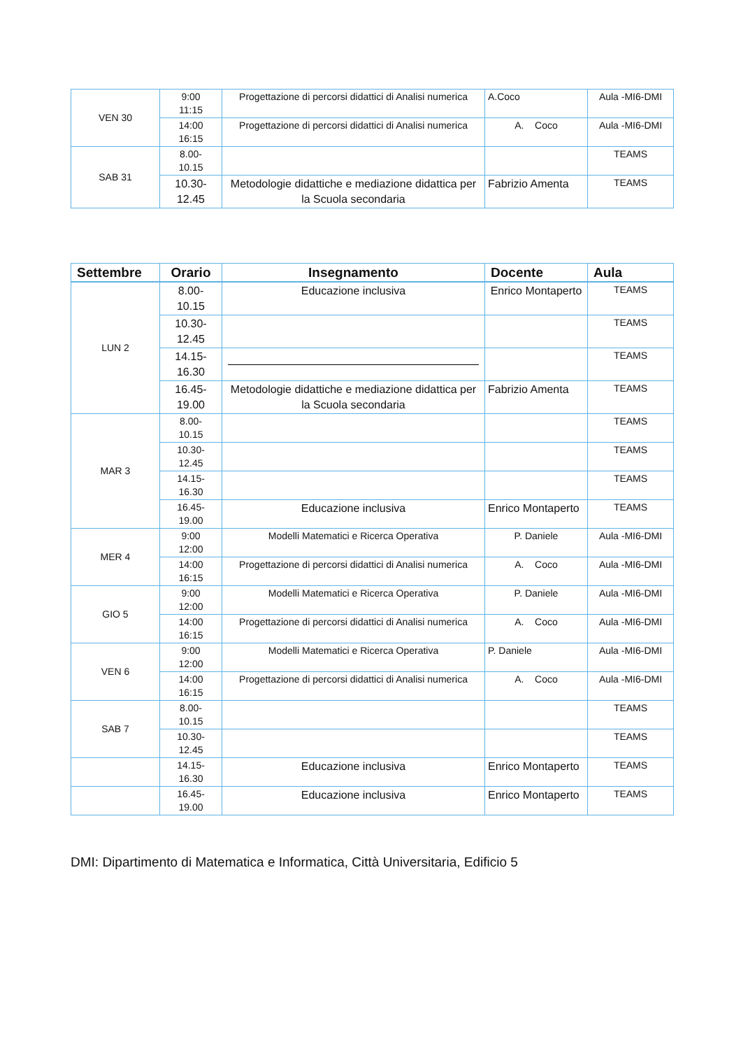| VEN 30 | 9:00 11:15 | Progettazione di percorsi didattici di Analisi numerica | A.Coco | Aula -MI6-DMI |
| | 14:00 16:15 | Progettazione di percorsi didattici di Analisi numerica | A. Coco | Aula -MI6-DMI |
| SAB 31 | 8.00- 10.15 | | | TEAMS |
| | 10.30- 12.45 | Metodologie didattiche e mediazione didattica per la Scuola secondaria | Fabrizio Amenta | TEAMS |
| Settembre | Orario | Insegnamento | Docente | Aula |
| --- | --- | --- | --- | --- |
| LUN 2 | 8.00- 10.15 | Educazione inclusiva | Enrico Montaperto | TEAMS |
| | 10.30- 12.45 | | | TEAMS |
| | 14.15- 16.30 | | | TEAMS |
| | 16.45- 19.00 | Metodologie didattiche e mediazione didattica per la Scuola secondaria | Fabrizio Amenta | TEAMS |
| MAR 3 | 8.00- 10.15 | | | TEAMS |
| | 10.30- 12.45 | | | TEAMS |
| | 14.15- 16.30 | | | TEAMS |
| | 16.45- 19.00 | Educazione inclusiva | Enrico Montaperto | TEAMS |
| MER 4 | 9:00 12:00 | Modelli Matematici e Ricerca Operativa | P. Daniele | Aula -MI6-DMI |
| | 14:00 16:15 | Progettazione di percorsi didattici di Analisi numerica | A. Coco | Aula -MI6-DMI |
| GIO 5 | 9:00 12:00 | Modelli Matematici e Ricerca Operativa | P. Daniele | Aula -MI6-DMI |
| | 14:00 16:15 | Progettazione di percorsi didattici di Analisi numerica | A. Coco | Aula -MI6-DMI |
| VEN 6 | 9:00 12:00 | Modelli Matematici e Ricerca Operativa | P. Daniele | Aula -MI6-DMI |
| | 14:00 16:15 | Progettazione di percorsi didattici di Analisi numerica | A. Coco | Aula -MI6-DMI |
| SAB 7 | 8.00- 10.15 | | | TEAMS |
| | 10.30- 12.45 | | | TEAMS |
| | 14.15- 16.30 | Educazione inclusiva | Enrico Montaperto | TEAMS |
| | 16.45- 19.00 | Educazione inclusiva | Enrico Montaperto | TEAMS |
DMI: Dipartimento di Matematica e Informatica, Città Universitaria, Edificio 5